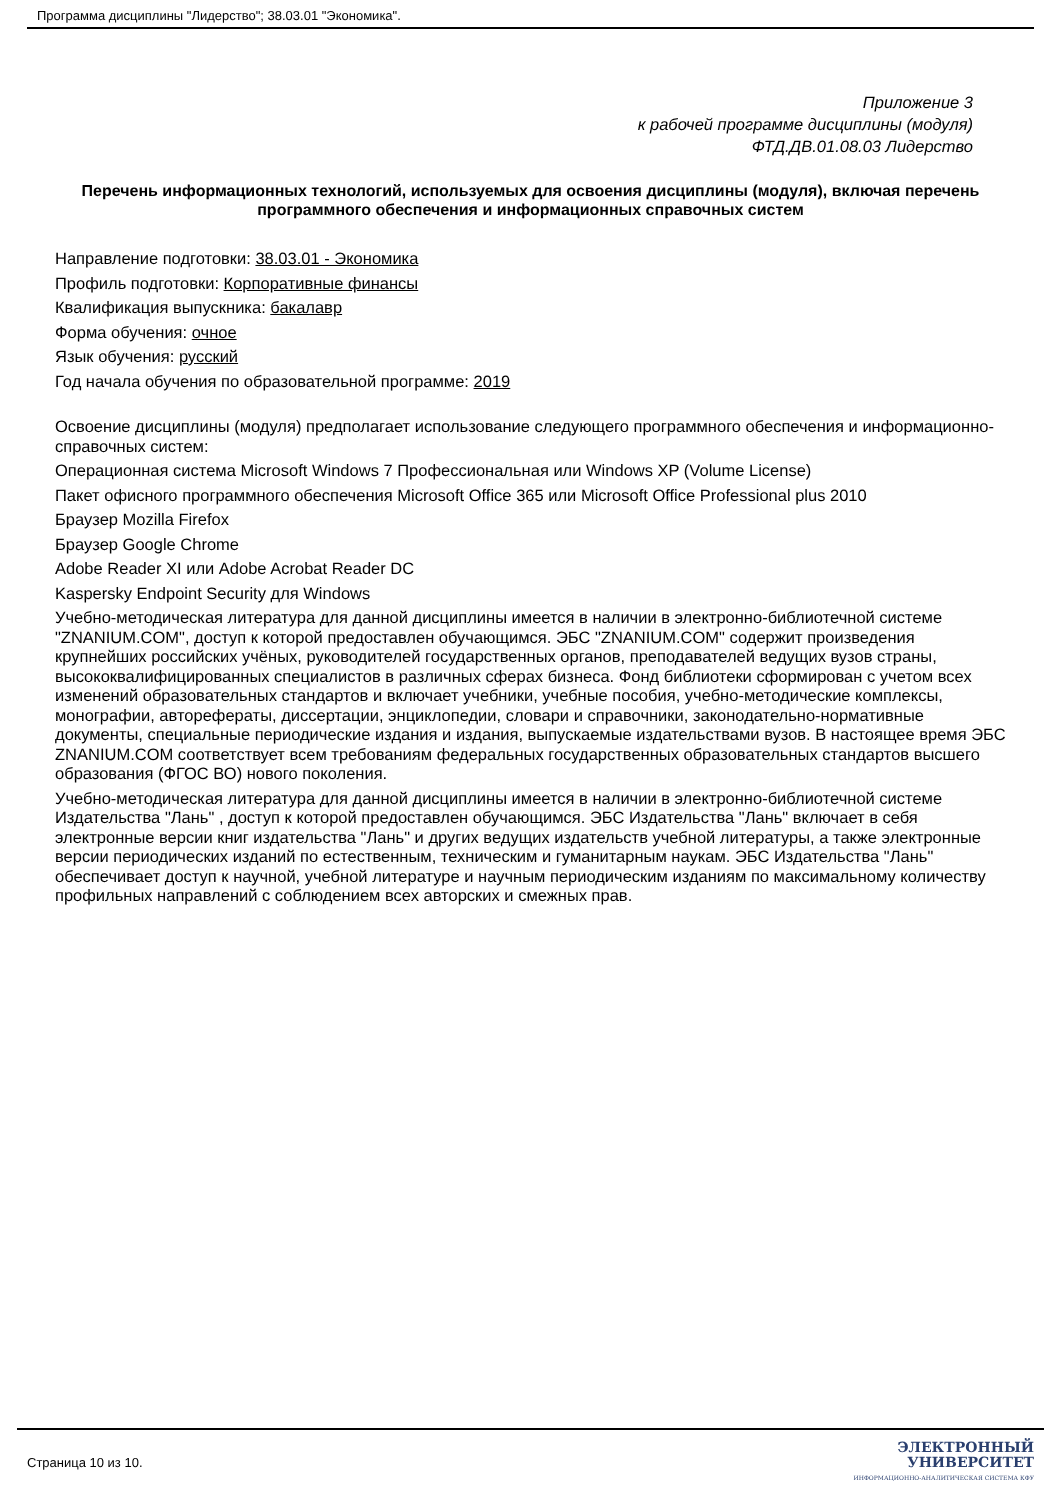Программа дисциплины "Лидерство"; 38.03.01 "Экономика".
Приложение 3
к рабочей программе дисциплины (модуля)
ФТД.ДВ.01.08.03 Лидерство
Перечень информационных технологий, используемых для освоения дисциплины (модуля), включая перечень программного обеспечения и информационных справочных систем
Направление подготовки: 38.03.01 - Экономика
Профиль подготовки: Корпоративные финансы
Квалификация выпускника: бакалавр
Форма обучения: очное
Язык обучения: русский
Год начала обучения по образовательной программе: 2019
Освоение дисциплины (модуля) предполагает использование следующего программного обеспечения и информационно-справочных систем:
Операционная система Microsoft Windows 7 Профессиональная или Windows XP (Volume License)
Пакет офисного программного обеспечения Microsoft Office 365 или Microsoft Office Professional plus 2010
Браузер Mozilla Firefox
Браузер Google Chrome
Adobe Reader XI или Adobe Acrobat Reader DC
Kaspersky Endpoint Security для Windows
Учебно-методическая литература для данной дисциплины имеется в наличии в электронно-библиотечной системе "ZNANIUM.COM", доступ к которой предоставлен обучающимся. ЭБС "ZNANIUM.COM" содержит произведения крупнейших российских учёных, руководителей государственных органов, преподавателей ведущих вузов страны, высококвалифицированных специалистов в различных сферах бизнеса. Фонд библиотеки сформирован с учетом всех изменений образовательных стандартов и включает учебники, учебные пособия, учебно-методические комплексы, монографии, авторефераты, диссертации, энциклопедии, словари и справочники, законодательно-нормативные документы, специальные периодические издания и издания, выпускаемые издательствами вузов. В настоящее время ЭБС ZNANIUM.COM соответствует всем требованиям федеральных государственных образовательных стандартов высшего образования (ФГОС ВО) нового поколения.
Учебно-методическая литература для данной дисциплины имеется в наличии в электронно-библиотечной системе Издательства "Лань" , доступ к которой предоставлен обучающимся. ЭБС Издательства "Лань" включает в себя электронные версии книг издательства "Лань" и других ведущих издательств учебной литературы, а также электронные версии периодических изданий по естественным, техническим и гуманитарным наукам. ЭБС Издательства "Лань" обеспечивает доступ к научной, учебной литературе и научным периодическим изданиям по максимальному количеству профильных направлений с соблюдением всех авторских и смежных прав.
Страница 10 из 10.
ЭЛЕКТРОННЫЙ
УНИВЕРСИТЕТ
ИНФОРМАЦИОННО-АНАЛИТИЧЕСКАЯ СИСТЕМА КФУ